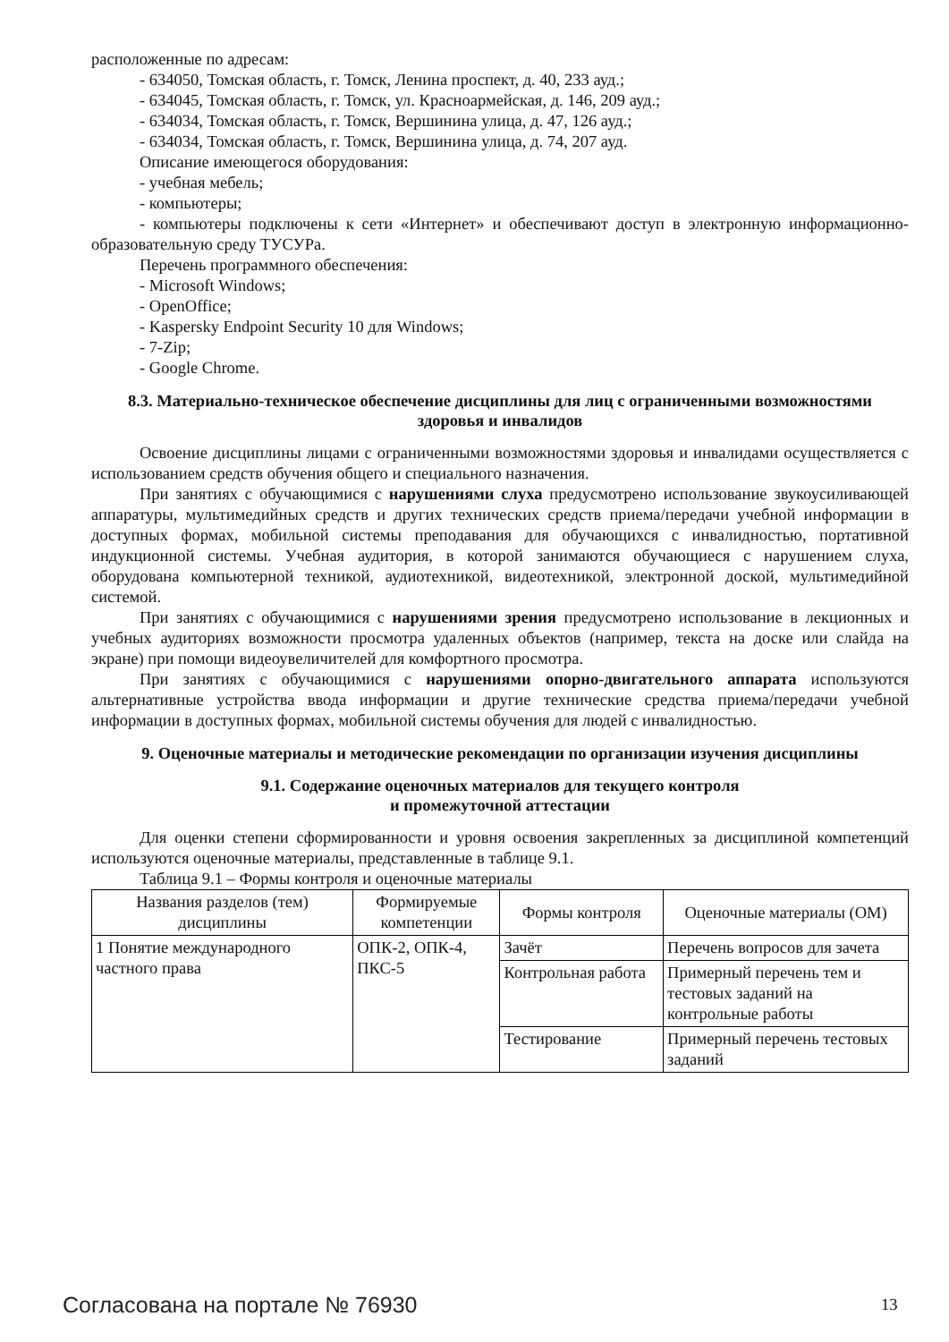расположенные по адресам:
- 634050, Томская область, г. Томск, Ленина проспект, д. 40, 233 ауд.;
- 634045, Томская область, г. Томск, ул. Красноармейская, д. 146, 209 ауд.;
- 634034, Томская область, г. Томск, Вершинина улица, д. 47, 126 ауд.;
- 634034, Томская область, г. Томск, Вершинина улица, д. 74, 207 ауд.
Описание имеющегося оборудования:
- учебная мебель;
- компьютеры;
- компьютеры подключены к сети «Интернет» и обеспечивают доступ в электронную информационно-образовательную среду ТУСУРа.
Перечень программного обеспечения:
- Microsoft Windows;
- OpenOffice;
- Kaspersky Endpoint Security 10 для Windows;
- 7-Zip;
- Google Chrome.
8.3. Материально-техническое обеспечение дисциплины для лиц с ограниченными возможностями здоровья и инвалидов
Освоение дисциплины лицами с ограниченными возможностями здоровья и инвалидами осуществляется с использованием средств обучения общего и специального назначения.
При занятиях с обучающимися с нарушениями слуха предусмотрено использование звукоусиливающей аппаратуры, мультимедийных средств и других технических средств приема/передачи учебной информации в доступных формах, мобильной системы преподавания для обучающихся с инвалидностью, портативной индукционной системы. Учебная аудитория, в которой занимаются обучающиеся с нарушением слуха, оборудована компьютерной техникой, аудиотехникой, видеотехникой, электронной доской, мультимедийной системой.
При занятиях с обучающимися с нарушениями зрения предусмотрено использование в лекционных и учебных аудиториях возможности просмотра удаленных объектов (например, текста на доске или слайда на экране) при помощи видеоувеличителей для комфортного просмотра.
При занятиях с обучающимися с нарушениями опорно-двигательного аппарата используются альтернативные устройства ввода информации и другие технические средства приема/передачи учебной информации в доступных формах, мобильной системы обучения для людей с инвалидностью.
9. Оценочные материалы и методические рекомендации по организации изучения дисциплины
9.1. Содержание оценочных материалов для текущего контроля
и промежуточной аттестации
Для оценки степени сформированности и уровня освоения закрепленных за дисциплиной компетенций используются оценочные материалы, представленные в таблице 9.1.
Таблица 9.1 – Формы контроля и оценочные материалы
| Названия разделов (тем) дисциплины | Формируемые компетенции | Формы контроля | Оценочные материалы (ОМ) |
| --- | --- | --- | --- |
| 1 Понятие международного частного права | ОПК-2, ОПК-4, ПКС-5 | Зачёт | Перечень вопросов для зачета |
| | | Контрольная работа | Примерный перечень тем и тестовых заданий на контрольные работы |
| | | Тестирование | Примерный перечень тестовых заданий |
Согласована на портале № 76930 13